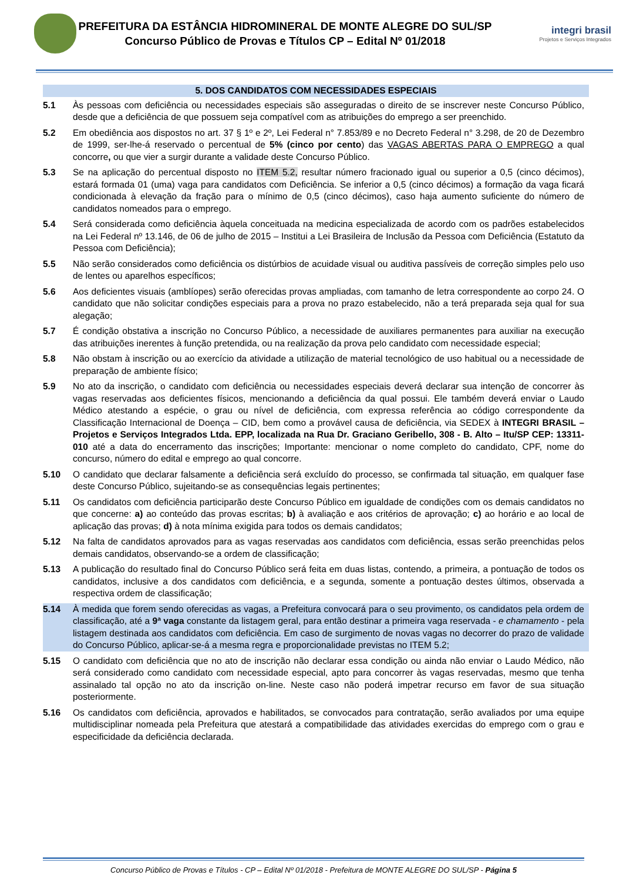PREFEITURA DA ESTÂNCIA HIDROMINERAL DE MONTE ALEGRE DO SUL/SP
Concurso Público de Provas e Títulos CP – Edital Nº 01/2018
integri brasil
Projetos e Serviços Integrados
5. DOS CANDIDATOS COM NECESSIDADES ESPECIAIS
5.1 Às pessoas com deficiência ou necessidades especiais são asseguradas o direito de se inscrever neste Concurso Público, desde que a deficiência de que possuem seja compatível com as atribuições do emprego a ser preenchido.
5.2 Em obediência aos dispostos no art. 37 § 1º e 2º, Lei Federal n° 7.853/89 e no Decreto Federal n° 3.298, de 20 de Dezembro de 1999, ser-lhe-á reservado o percentual de 5% (cinco por cento) das VAGAS ABERTAS PARA O EMPREGO a qual concorre, ou que vier a surgir durante a validade deste Concurso Público.
5.3 Se na aplicação do percentual disposto no ITEM 5.2, resultar número fracionado igual ou superior a 0,5 (cinco décimos), estará formada 01 (uma) vaga para candidatos com Deficiência. Se inferior a 0,5 (cinco décimos) a formação da vaga ficará condicionada à elevação da fração para o mínimo de 0,5 (cinco décimos), caso haja aumento suficiente do número de candidatos nomeados para o emprego.
5.4 Será considerada como deficiência àquela conceituada na medicina especializada de acordo com os padrões estabelecidos na Lei Federal nº 13.146, de 06 de julho de 2015 – Institui a Lei Brasileira de Inclusão da Pessoa com Deficiência (Estatuto da Pessoa com Deficiência);
5.5 Não serão considerados como deficiência os distúrbios de acuidade visual ou auditiva passíveis de correção simples pelo uso de lentes ou aparelhos específicos;
5.6 Aos deficientes visuais (amblíopes) serão oferecidas provas ampliadas, com tamanho de letra correspondente ao corpo 24. O candidato que não solicitar condições especiais para a prova no prazo estabelecido, não a terá preparada seja qual for sua alegação;
5.7 É condição obstativa a inscrição no Concurso Público, a necessidade de auxiliares permanentes para auxiliar na execução das atribuições inerentes à função pretendida, ou na realização da prova pelo candidato com necessidade especial;
5.8 Não obstam à inscrição ou ao exercício da atividade a utilização de material tecnológico de uso habitual ou a necessidade de preparação de ambiente físico;
5.9 No ato da inscrição, o candidato com deficiência ou necessidades especiais deverá declarar sua intenção de concorrer às vagas reservadas aos deficientes físicos, mencionando a deficiência da qual possui. Ele também deverá enviar o Laudo Médico atestando a espécie, o grau ou nível de deficiência, com expressa referência ao código correspondente da Classificação Internacional de Doença – CID, bem como a provável causa de deficiência, via SEDEX à INTEGRI BRASIL – Projetos e Serviços Integrados Ltda. EPP, localizada na Rua Dr. Graciano Geribello, 308 - B. Alto – Itu/SP CEP: 13311-010 até a data do encerramento das inscrições; Importante: mencionar o nome completo do candidato, CPF, nome do concurso, número do edital e emprego ao qual concorre.
5.10 O candidato que declarar falsamente a deficiência será excluído do processo, se confirmada tal situação, em qualquer fase deste Concurso Público, sujeitando-se as consequências legais pertinentes;
5.11 Os candidatos com deficiência participarão deste Concurso Público em igualdade de condições com os demais candidatos no que concerne: a) ao conteúdo das provas escritas; b) à avaliação e aos critérios de aprovação; c) ao horário e ao local de aplicação das provas; d) à nota mínima exigida para todos os demais candidatos;
5.12 Na falta de candidatos aprovados para as vagas reservadas aos candidatos com deficiência, essas serão preenchidas pelos demais candidatos, observando-se a ordem de classificação;
5.13 A publicação do resultado final do Concurso Público será feita em duas listas, contendo, a primeira, a pontuação de todos os candidatos, inclusive a dos candidatos com deficiência, e a segunda, somente a pontuação destes últimos, observada a respectiva ordem de classificação;
5.14 À medida que forem sendo oferecidas as vagas, a Prefeitura convocará para o seu provimento, os candidatos pela ordem de classificação, até a 9ª vaga constante da listagem geral, para então destinar a primeira vaga reservada - e chamamento - pela listagem destinada aos candidatos com deficiência. Em caso de surgimento de novas vagas no decorrer do prazo de validade do Concurso Público, aplicar-se-á a mesma regra e proporcionalidade previstas no ITEM 5.2;
5.15 O candidato com deficiência que no ato de inscrição não declarar essa condição ou ainda não enviar o Laudo Médico, não será considerado como candidato com necessidade especial, apto para concorrer às vagas reservadas, mesmo que tenha assinalado tal opção no ato da inscrição on-line. Neste caso não poderá impetrar recurso em favor de sua situação posteriormente.
5.16 Os candidatos com deficiência, aprovados e habilitados, se convocados para contratação, serão avaliados por uma equipe multidisciplinar nomeada pela Prefeitura que atestará a compatibilidade das atividades exercidas do emprego com o grau e especificidade da deficiência declarada.
Concurso Público de Provas e Títulos - CP – Edital Nº 01/2018 - Prefeitura de MONTE ALEGRE DO SUL/SP - Página 5